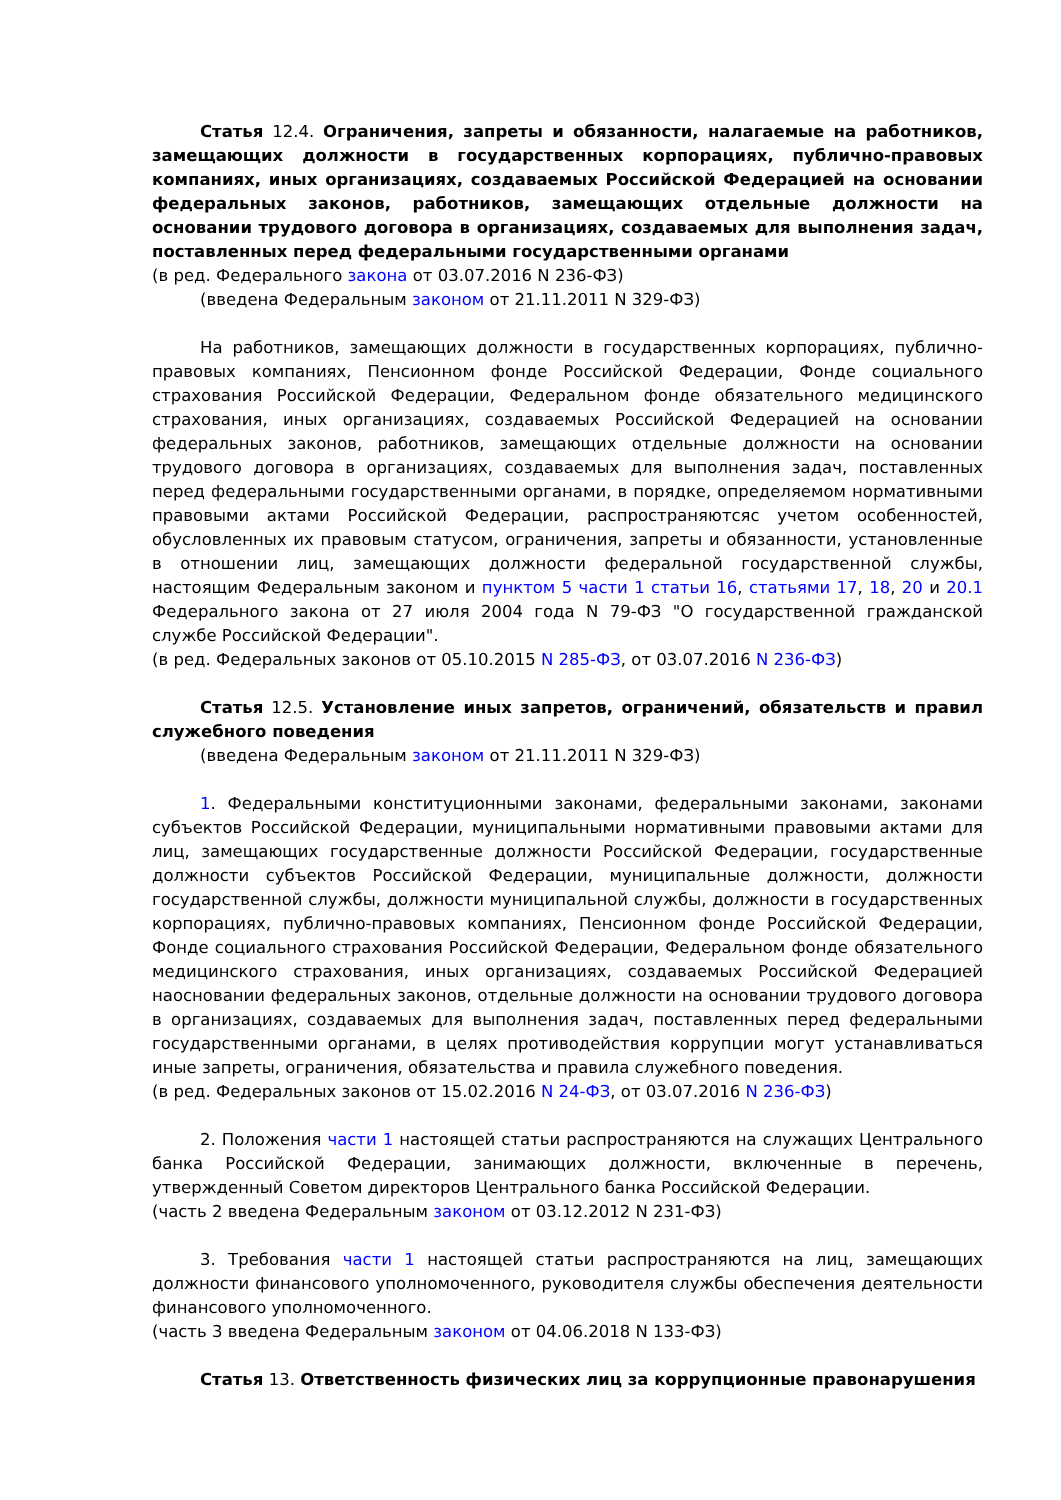Статья 12.4. Ограничения, запреты и обязанности, налагаемые на работников, замещающих должности в государственных корпорациях, публично-правовых компаниях, иных организациях, создаваемых Российской Федерацией на основании федеральных законов, работников, замещающих отдельные должности на основании трудового договора в организациях, создаваемых для выполнения задач, поставленных перед федеральными государственными органами
(в ред. Федерального закона от 03.07.2016 N 236-ФЗ)
(введена Федеральным законом от 21.11.2011 N 329-ФЗ)
На работников, замещающих должности в государственных корпорациях, публично-правовых компаниях, Пенсионном фонде Российской Федерации, Фонде социального страхования Российской Федерации, Федеральном фонде обязательного медицинского страхования, иных организациях, создаваемых Российской Федерацией на основании федеральных законов, работников, замещающих отдельные должности на основании трудового договора в организациях, создаваемых для выполнения задач, поставленных перед федеральными государственными органами, в порядке, определяемом нормативными правовыми актами Российской Федерации, распространяютсяс учетом особенностей, обусловленных их правовым статусом, ограничения, запреты и обязанности, установленные в отношении лиц, замещающих должности федеральной государственной службы, настоящим Федеральным законом и пунктом 5 части 1 статьи 16, статьями 17, 18, 20 и 20.1 Федерального закона от 27 июля 2004 года N 79-ФЗ "О государственной гражданской службе Российской Федерации".
(в ред. Федеральных законов от 05.10.2015 N 285-ФЗ, от 03.07.2016 N 236-ФЗ)
Статья 12.5. Установление иных запретов, ограничений, обязательств и правил служебного поведения
(введена Федеральным законом от 21.11.2011 N 329-ФЗ)
1. Федеральными конституционными законами, федеральными законами, законами субъектов Российской Федерации, муниципальными нормативными правовыми актами для лиц, замещающих государственные должности Российской Федерации, государственные должности субъектов Российской Федерации, муниципальные должности, должности государственной службы, должности муниципальной службы, должности в государственных корпорациях, публично-правовых компаниях, Пенсионном фонде Российской Федерации, Фонде социального страхования Российской Федерации, Федеральном фонде обязательного медицинского страхования, иных организациях, создаваемых Российской Федерацией наосновании федеральных законов, отдельные должности на основании трудового договора в организациях, создаваемых для выполнения задач, поставленных перед федеральными государственными органами, в целях противодействия коррупции могут устанавливаться иные запреты, ограничения, обязательства и правила служебного поведения.
(в ред. Федеральных законов от 15.02.2016 N 24-ФЗ, от 03.07.2016 N 236-ФЗ)
2. Положения части 1 настоящей статьи распространяются на служащих Центрального банка Российской Федерации, занимающих должности, включенные в перечень, утвержденный Советом директоров Центрального банка Российской Федерации.
(часть 2 введена Федеральным законом от 03.12.2012 N 231-ФЗ)
3. Требования части 1 настоящей статьи распространяются на лиц, замещающих должности финансового уполномоченного, руководителя службы обеспечения деятельности финансового уполномоченного.
(часть 3 введена Федеральным законом от 04.06.2018 N 133-ФЗ)
Статья 13. Ответственность физических лиц за коррупционные правонарушения